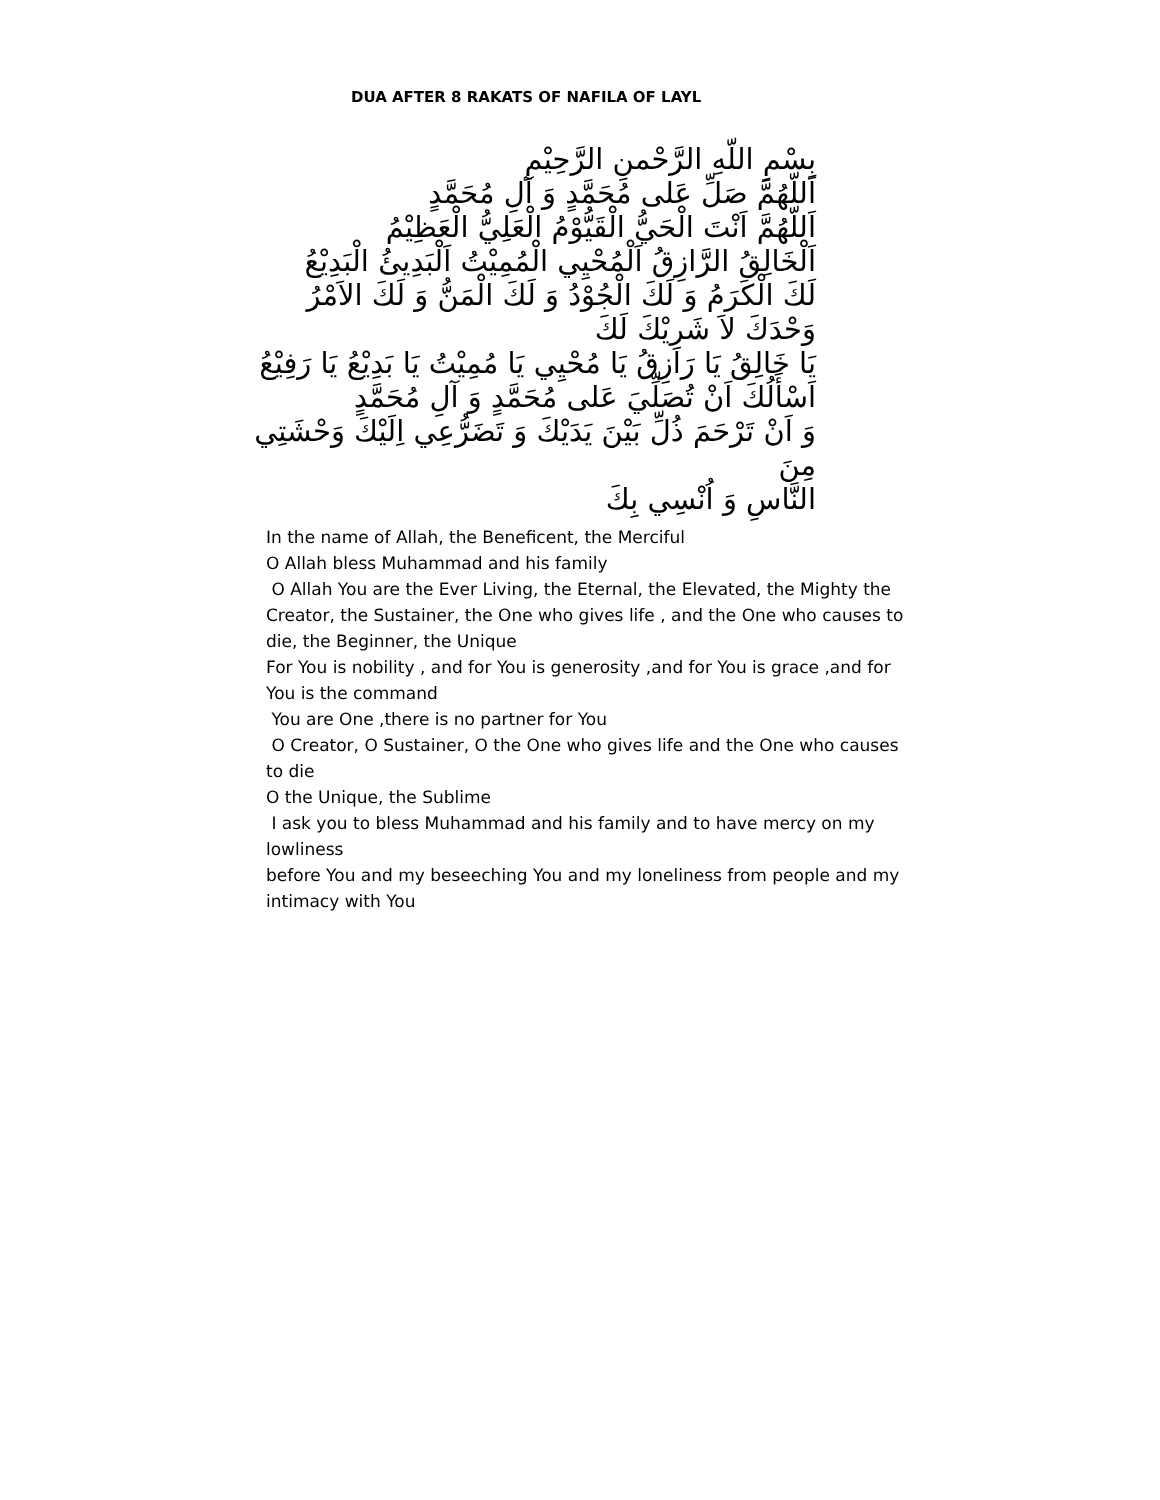DUA AFTER 8 RAKATS OF NAFILA OF LAYL
بِسْمِ اللّهِ الرَّحْمنِ الرَّحِيْمِ
اَللّهُمَّ صَلِّ عَلى مُحَمَّدٍ وَ آلِ مُحَمَّدٍ
اَللّهُمَّ اَنْتَ الْحَيُّ الْقَيُّوْمُ الْعَلِيُّ الْعَظِيْمُ
اَلْخَالِقُ الرَّازِقُ اَلْمُحْيِي الْمُمِيْتُ اَلْبَدِيئُ الْبَدِيْعُ
لَكَ الْكَرَمُ وَ لَكَ الْجُوْدُ وَ لَكَ الْمَنُّ وَ لَكَ الاَمْرُ
وَحْدَكَ لاَ شَرِيْكَ لَكَ
يَا خَالِقُ يَا رَازِقُ يَا مُحْيِي يَا مُمِيْتُ يَا بَدِيْعُ يَا رَفِيْعُ
اَسْأَلُكَ اَنْ تُصَلِّيَ عَلى مُحَمَّدٍ وَ آلِ مُحَمَّدٍ
وَ اَنْ تَرْحَمَ ذُلِّ بَيْنَ يَدَيْكَ وَ تَضَرُّعِي اِلَيْكَ وَحْشَتِي مِنَ
النَّاسِ وَ اُنْسِي بِكَ
In the name of Allah, the Beneficent, the Merciful
O Allah bless Muhammad and his family
O Allah You are the Ever Living, the Eternal, the Elevated, the Mighty the Creator, the Sustainer, the One who gives life , and the One who causes to die, the Beginner, the Unique
For You is nobility , and for You is generosity ,and for You is grace ,and for You is the command
You are One ,there is no partner for You
O Creator, O Sustainer, O the One who gives life and the One who causes to die
O the Unique, the Sublime
I ask you to bless Muhammad and his family and to have mercy on my lowliness
before You and my beseeching You and my loneliness from people and my intimacy with You